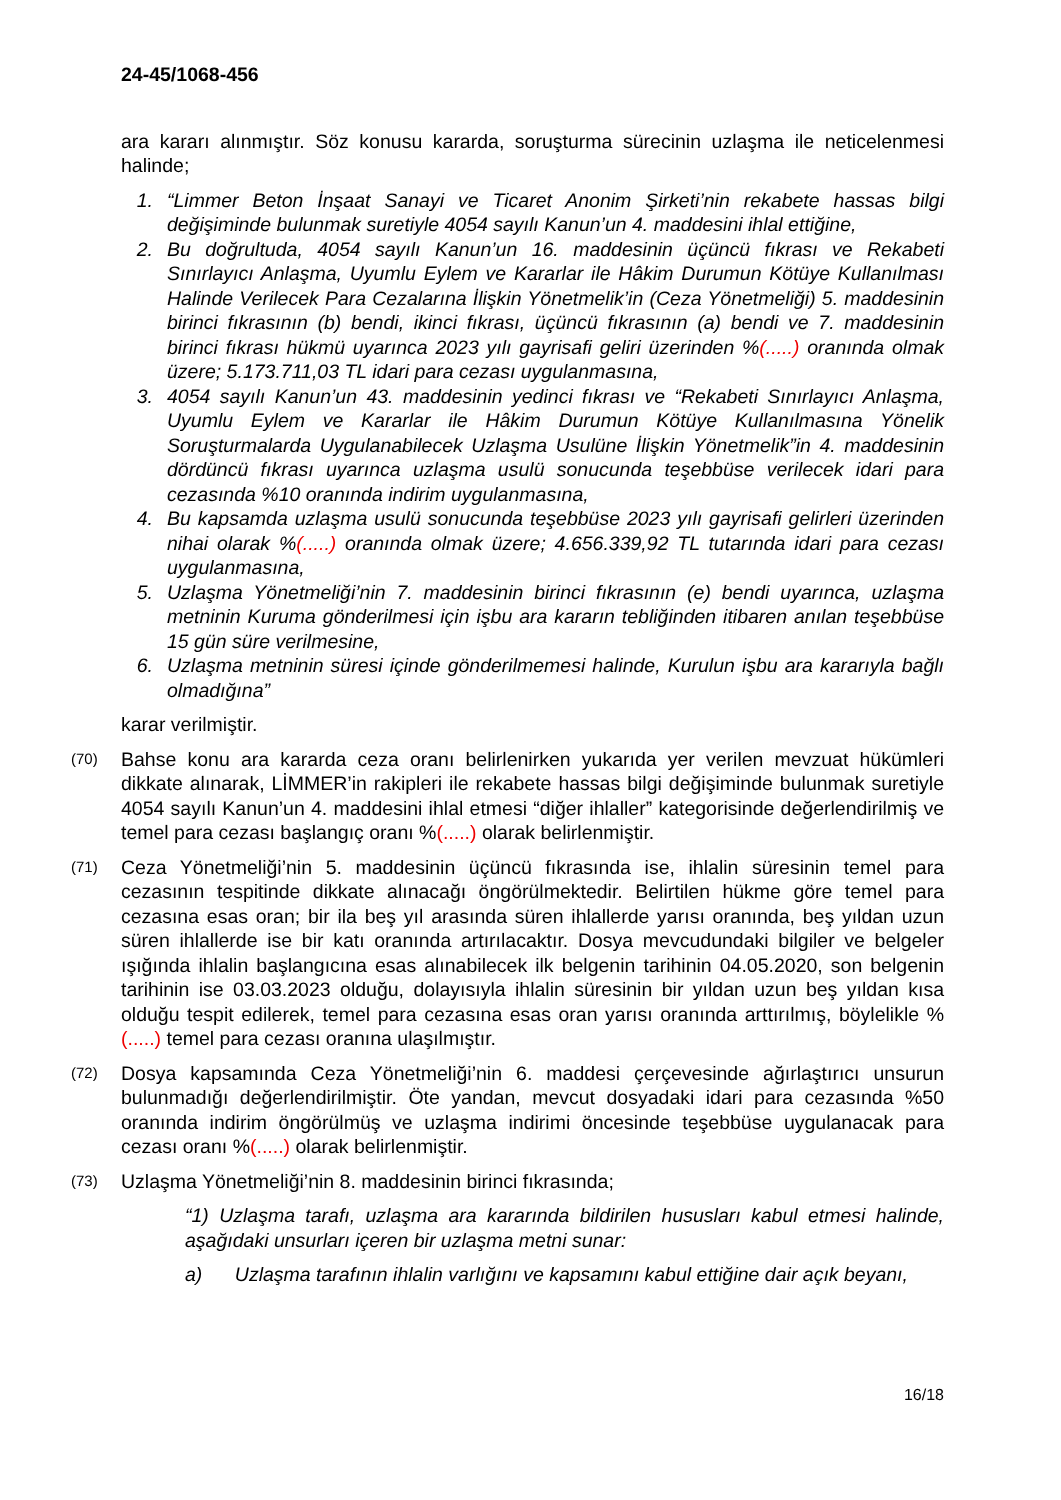24-45/1068-456
ara kararı alınmıştır. Söz konusu kararda, soruşturma sürecinin uzlaşma ile neticelenmesi halinde;
1. “Limmer Beton İnşaat Sanayi ve Ticaret Anonim Şirketi’nin rekabete hassas bilgi değişiminde bulunmak suretiyle 4054 sayılı Kanun’un 4. maddesini ihlal ettiğine,
2. Bu doğrultuda, 4054 sayılı Kanun’un 16. maddesinin üçüncü fıkrası ve Rekabeti Sınırlayıcı Anlaşma, Uyumlu Eylem ve Kararlar ile Hâkim Durumun Kötüye Kullanılması Halinde Verilecek Para Cezalarına İlişkin Yönetmelik’in (Ceza Yönetmeliği) 5. maddesinin birinci fıkrasının (b) bendi, ikinci fıkrası, üçüncü fıkrasının (a) bendi ve 7. maddesinin birinci fıkrası hükmü uyarınca 2023 yılı gayrisafi geliri üzerinden %(.....) oranında olmak üzere; 5.173.711,03 TL idari para cezası uygulanmasına,
3. 4054 sayılı Kanun’un 43. maddesinin yedinci fıkrası ve “Rekabeti Sınırlayıcı Anlaşma, Uyumlu Eylem ve Kararlar ile Hâkim Durumun Kötüye Kullanılmasına Yönelik Soruşturmalarda Uygulanabilecek Uzlaşma Usulüne İlişkin Yönetmelik”in 4. maddesinin dördüncü fıkrası uyarınca uzlaşma usulü sonucunda teşebbüse verilecek idari para cezasında %10 oranında indirim uygulanmasına,
4. Bu kapsamda uzlaşma usulü sonucunda teşebbüse 2023 yılı gayrisafi gelirleri üzerinden nihai olarak %(.....) oranında olmak üzere; 4.656.339,92 TL tutarında idari para cezası uygulanmasına,
5. Uzlaşma Yönetmeliği’nin 7. maddesinin birinci fıkrasının (e) bendi uyarınca, uzlaşma metninin Kuruma gönderilmesi için işbu ara kararın tebliğinden itibaren anılan teşebbüse 15 gün süre verilmesine,
6. Uzlaşma metninin süresi içinde gönderilmemesi halinde, Kurulun işbu ara kararıyla bağlı olmadığına”
karar verilmiştir.
(70) Bahse konu ara kararda ceza oranı belirlenirken yukarıda yer verilen mevzuat hükümleri dikkate alınarak, LİMMER’in rakipleri ile rekabete hassas bilgi değişiminde bulunmak suretiyle 4054 sayılı Kanun’un 4. maddesini ihlal etmesi “diğer ihlaller” kategorisinde değerlendirilmiş ve temel para cezası başlangıç oranı %(.....) olarak belirlenmiştir.
(71) Ceza Yönetmeliği’nin 5. maddesinin üçüncü fıkrasında ise, ihlalin süresinin temel para cezasının tespitinde dikkate alınacağı öngörülmektedir. Belirtilen hükme göre temel para cezasına esas oran; bir ila beş yıl arasında süren ihlallerde yarısı oranında, beş yıldan uzun süren ihlallerde ise bir katı oranında artırılacaktır. Dosya mevcudundaki bilgiler ve belgeler ışığında ihlalin başlangıcına esas alınabilecek ilk belgenin tarihinin 04.05.2020, son belgenin tarihinin ise 03.03.2023 olduğu, dolayısıyla ihlalin süresinin bir yıldan uzun beş yıldan kısa olduğu tespit edilerek, temel para cezasına esas oran yarısı oranında arttırılmış, böylelikle %(.....) temel para cezası oranına ulaşılmıştır.
(72) Dosya kapsamında Ceza Yönetmeliği’nin 6. maddesi çerçevesinde ağırlaştırıcı unsurun bulunmadığı değerlendirilmiştir. Öte yandan, mevcut dosyadaki idari para cezasında %50 oranında indirim öngörülmüş ve uzlaşma indirimi öncesinde teşebbüse uygulanacak para cezası oranı %(.....) olarak belirlenmiştir.
(73) Uzlaşma Yönetmeliği’nin 8. maddesinin birinci fıkrasında;
“1) Uzlaşma tarafı, uzlaşma ara kararında bildirilen hususları kabul etmesi halinde, aşağıdaki unsurları içeren bir uzlaşma metni sunar:
a) Uzlaşma tarafının ihlalin varlığını ve kapsamını kabul ettiğine dair açık beyanı,
16/18